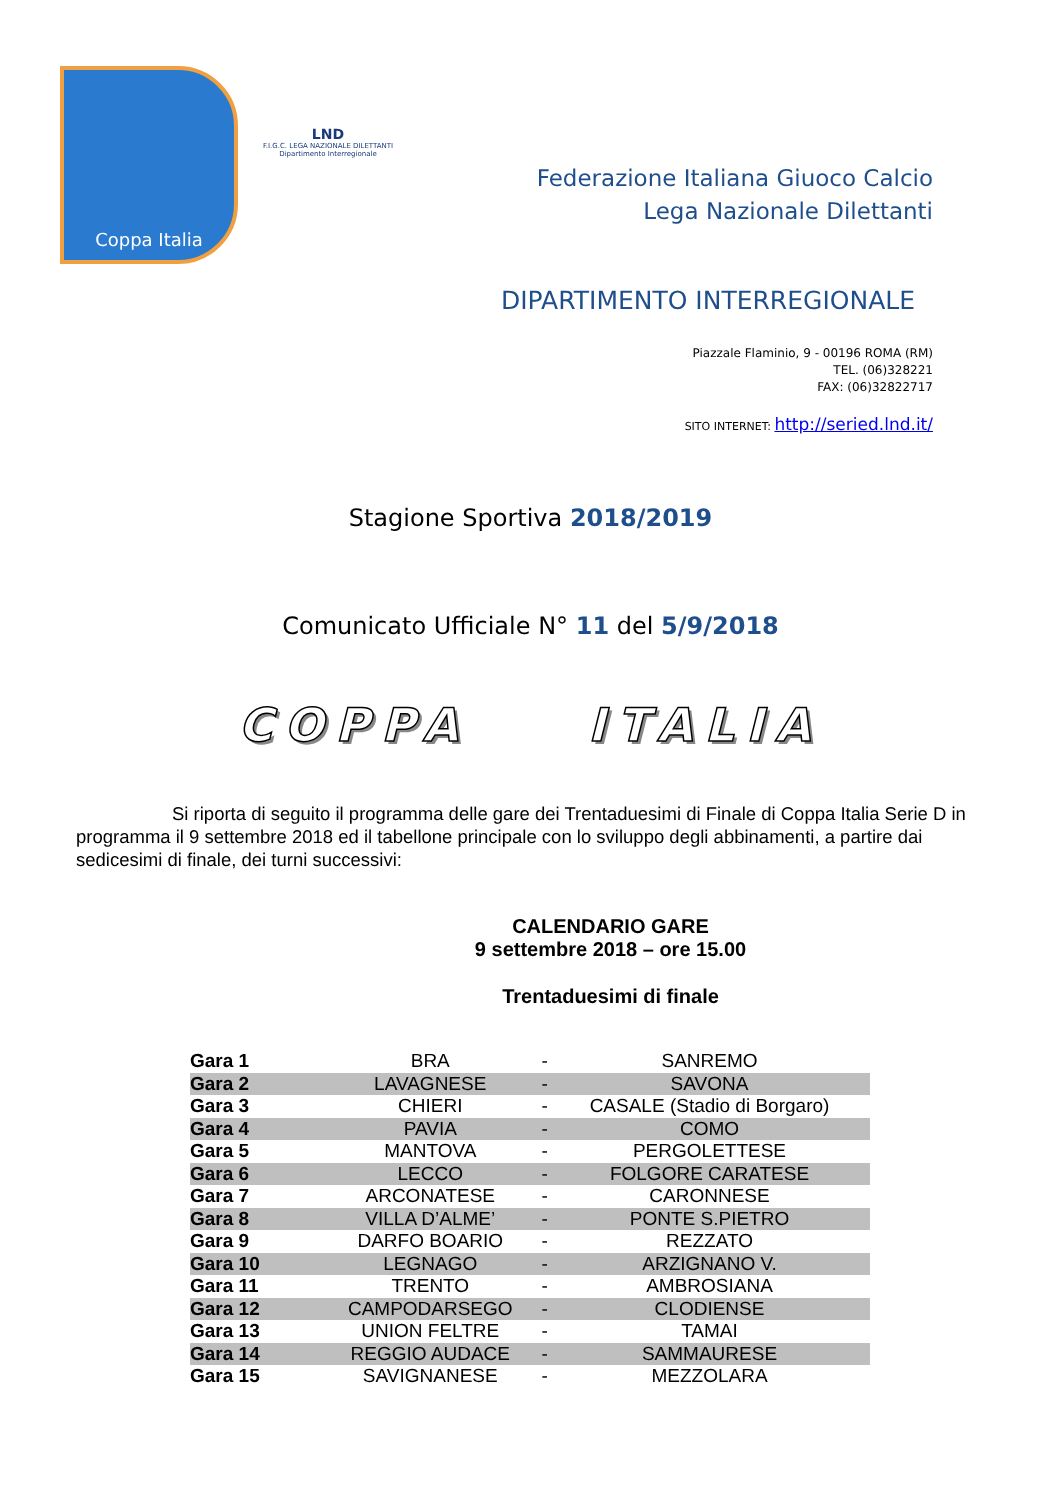Coppa Italia
LND
F.I.G.C. LEGA NAZIONALE DILETTANTI
Dipartimento Interregionale
Federazione Italiana Giuoco Calcio
Lega Nazionale Dilettanti
DIPARTIMENTO INTERREGIONALE
Piazzale Flaminio, 9 - 00196 ROMA (RM)
TEL. (06)328221
FAX: (06)32822717
SITO INTERNET: http://seried.lnd.it/
Stagione Sportiva 2018/2019
Comunicato Ufficiale N° 11 del 5/9/2018
COPPA ITALIA
Si riporta di seguito il programma delle gare dei Trentaduesimi di Finale di Coppa Italia Serie D in programma il 9 settembre 2018 ed il tabellone principale con lo sviluppo degli abbinamenti, a partire dai sedicesimi di finale, dei turni successivi:
CALENDARIO GARE
9 settembre 2018 – ore 15.00
Trentaduesimi di finale
| Gara 1 | BRA | - | SANREMO |
| Gara 2 | LAVAGNESE | - | SAVONA |
| Gara 3 | CHIERI | - | CASALE (Stadio di Borgaro) |
| Gara 4 | PAVIA | - | COMO |
| Gara 5 | MANTOVA | - | PERGOLETTESE |
| Gara 6 | LECCO | - | FOLGORE CARATESE |
| Gara 7 | ARCONATESE | - | CARONNESE |
| Gara 8 | VILLA D’ALME’ | - | PONTE S.PIETRO |
| Gara 9 | DARFO BOARIO | - | REZZATO |
| Gara 10 | LEGNAGO | - | ARZIGNANO V. |
| Gara 11 | TRENTO | - | AMBROSIANA |
| Gara 12 | CAMPODARSEGO | - | CLODIENSE |
| Gara 13 | UNION FELTRE | - | TAMAI |
| Gara 14 | REGGIO AUDACE | - | SAMMAURESE |
| Gara 15 | SAVIGNANESE | - | MEZZOLARA |